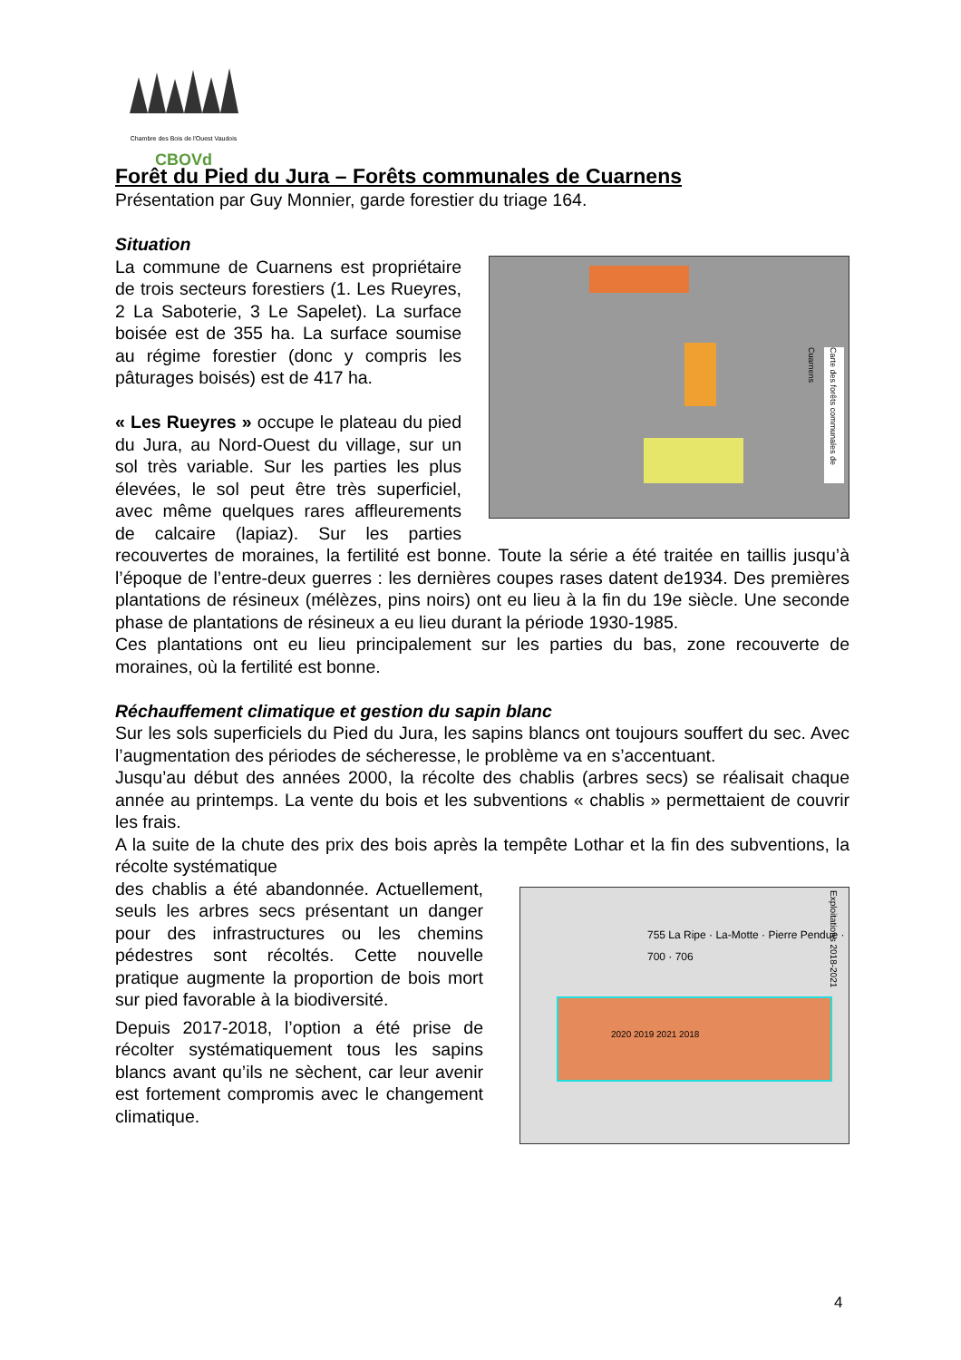Chambre des Bois de l'Ouest Vaudois
CBOVd
Forêt du Pied du Jura – Forêts communales de Cuarnens
Présentation par Guy Monnier, garde forestier du triage 164.
Situation
Carte des forêts communales de Cuarnens
La commune de Cuarnens est propriétaire de trois secteurs forestiers (1. Les Rueyres, 2 La Saboterie, 3 Le Sapelet). La surface boisée est de 355 ha. La surface soumise au régime forestier (donc y compris les pâturages boisés) est de 417 ha.
« Les Rueyres » occupe le plateau du pied du Jura, au Nord-Ouest du village, sur un sol très variable. Sur les parties les plus élevées, le sol peut être très superficiel, avec même quelques rares affleurements de calcaire (lapiaz). Sur les parties recouvertes de moraines, la fertilité est bonne. Toute la série a été traitée en taillis jusqu’à l’époque de l’entre-deux guerres : les dernières coupes rases datent de1934. Des premières plantations de résineux (mélèzes, pins noirs) ont eu lieu à la fin du 19e siècle. Une seconde phase de plantations de résineux a eu lieu durant la période 1930-1985.
Ces plantations ont eu lieu principalement sur les parties du bas, zone recouverte de moraines, où la fertilité est bonne.
Réchauffement climatique et gestion du sapin blanc
Sur les sols superficiels du Pied du Jura, les sapins blancs ont toujours souffert du sec. Avec l’augmentation des périodes de sécheresse, le problème va en s’accentuant.
Jusqu’au début des années 2000, la récolte des chablis (arbres secs) se réalisait chaque année au printemps. La vente du bois et les subventions « chablis » permettaient de couvrir les frais.
A la suite de la chute des prix des bois après la tempête Lothar et la fin des subventions, la récolte systématique
Exploitations 2018-2021
2020 2019 2021 2018
755 La Ripe · La-Motte · Pierre Pendue · 700 · 706
des chablis a été abandonnée. Actuellement, seuls les arbres secs présentant un danger pour des infrastructures ou les chemins pédestres sont récoltés. Cette nouvelle pratique augmente la proportion de bois mort sur pied favorable à la biodiversité.
Depuis 2017-2018, l’option a été prise de récolter systématiquement tous les sapins blancs avant qu’ils ne sèchent, car leur avenir est fortement compromis avec le changement climatique.
4